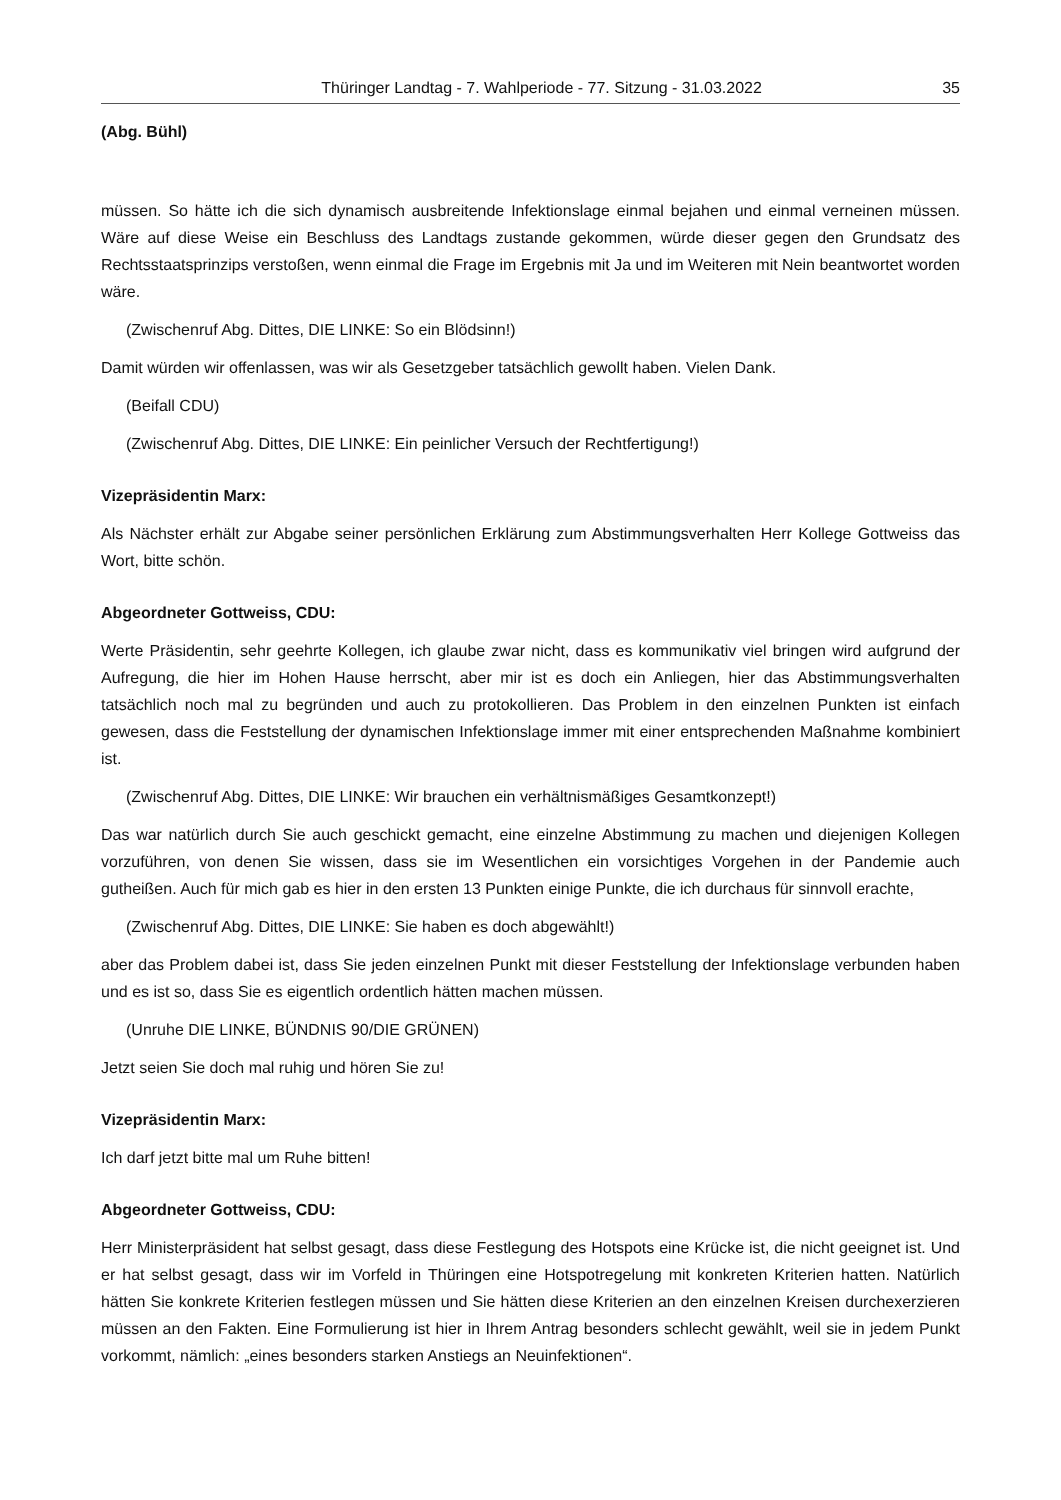Thüringer Landtag - 7. Wahlperiode - 77. Sitzung - 31.03.2022 35
(Abg. Bühl)
müssen. So hätte ich die sich dynamisch ausbreitende Infektionslage einmal bejahen und einmal verneinen müssen. Wäre auf diese Weise ein Beschluss des Landtags zustande gekommen, würde dieser gegen den Grundsatz des Rechtsstaatsprinzips verstoßen, wenn einmal die Frage im Ergebnis mit Ja und im Weiteren mit Nein beantwortet worden wäre.
(Zwischenruf Abg. Dittes, DIE LINKE: So ein Blödsinn!)
Damit würden wir offenlassen, was wir als Gesetzgeber tatsächlich gewollt haben. Vielen Dank.
(Beifall CDU)
(Zwischenruf Abg. Dittes, DIE LINKE: Ein peinlicher Versuch der Rechtfertigung!)
Vizepräsidentin Marx:
Als Nächster erhält zur Abgabe seiner persönlichen Erklärung zum Abstimmungsverhalten Herr Kollege Gottweiss das Wort, bitte schön.
Abgeordneter Gottweiss, CDU:
Werte Präsidentin, sehr geehrte Kollegen, ich glaube zwar nicht, dass es kommunikativ viel bringen wird aufgrund der Aufregung, die hier im Hohen Hause herrscht, aber mir ist es doch ein Anliegen, hier das Abstimmungsverhalten tatsächlich noch mal zu begründen und auch zu protokollieren. Das Problem in den einzelnen Punkten ist einfach gewesen, dass die Feststellung der dynamischen Infektionslage immer mit einer entsprechenden Maßnahme kombiniert ist.
(Zwischenruf Abg. Dittes, DIE LINKE: Wir brauchen ein verhältnismäßiges Gesamtkonzept!)
Das war natürlich durch Sie auch geschickt gemacht, eine einzelne Abstimmung zu machen und diejenigen Kollegen vorzuführen, von denen Sie wissen, dass sie im Wesentlichen ein vorsichtiges Vorgehen in der Pandemie auch gutheißen. Auch für mich gab es hier in den ersten 13 Punkten einige Punkte, die ich durchaus für sinnvoll erachte,
(Zwischenruf Abg. Dittes, DIE LINKE: Sie haben es doch abgewählt!)
aber das Problem dabei ist, dass Sie jeden einzelnen Punkt mit dieser Feststellung der Infektionslage verbunden haben und es ist so, dass Sie es eigentlich ordentlich hätten machen müssen.
(Unruhe DIE LINKE, BÜNDNIS 90/DIE GRÜNEN)
Jetzt seien Sie doch mal ruhig und hören Sie zu!
Vizepräsidentin Marx:
Ich darf jetzt bitte mal um Ruhe bitten!
Abgeordneter Gottweiss, CDU:
Herr Ministerpräsident hat selbst gesagt, dass diese Festlegung des Hotspots eine Krücke ist, die nicht geeignet ist. Und er hat selbst gesagt, dass wir im Vorfeld in Thüringen eine Hotspotregelung mit konkreten Kriterien hatten. Natürlich hätten Sie konkrete Kriterien festlegen müssen und Sie hätten diese Kriterien an den einzelnen Kreisen durchexerzieren müssen an den Fakten. Eine Formulierung ist hier in Ihrem Antrag besonders schlecht gewählt, weil sie in jedem Punkt vorkommt, nämlich: „eines besonders starken Anstiegs an Neuinfektionen“.